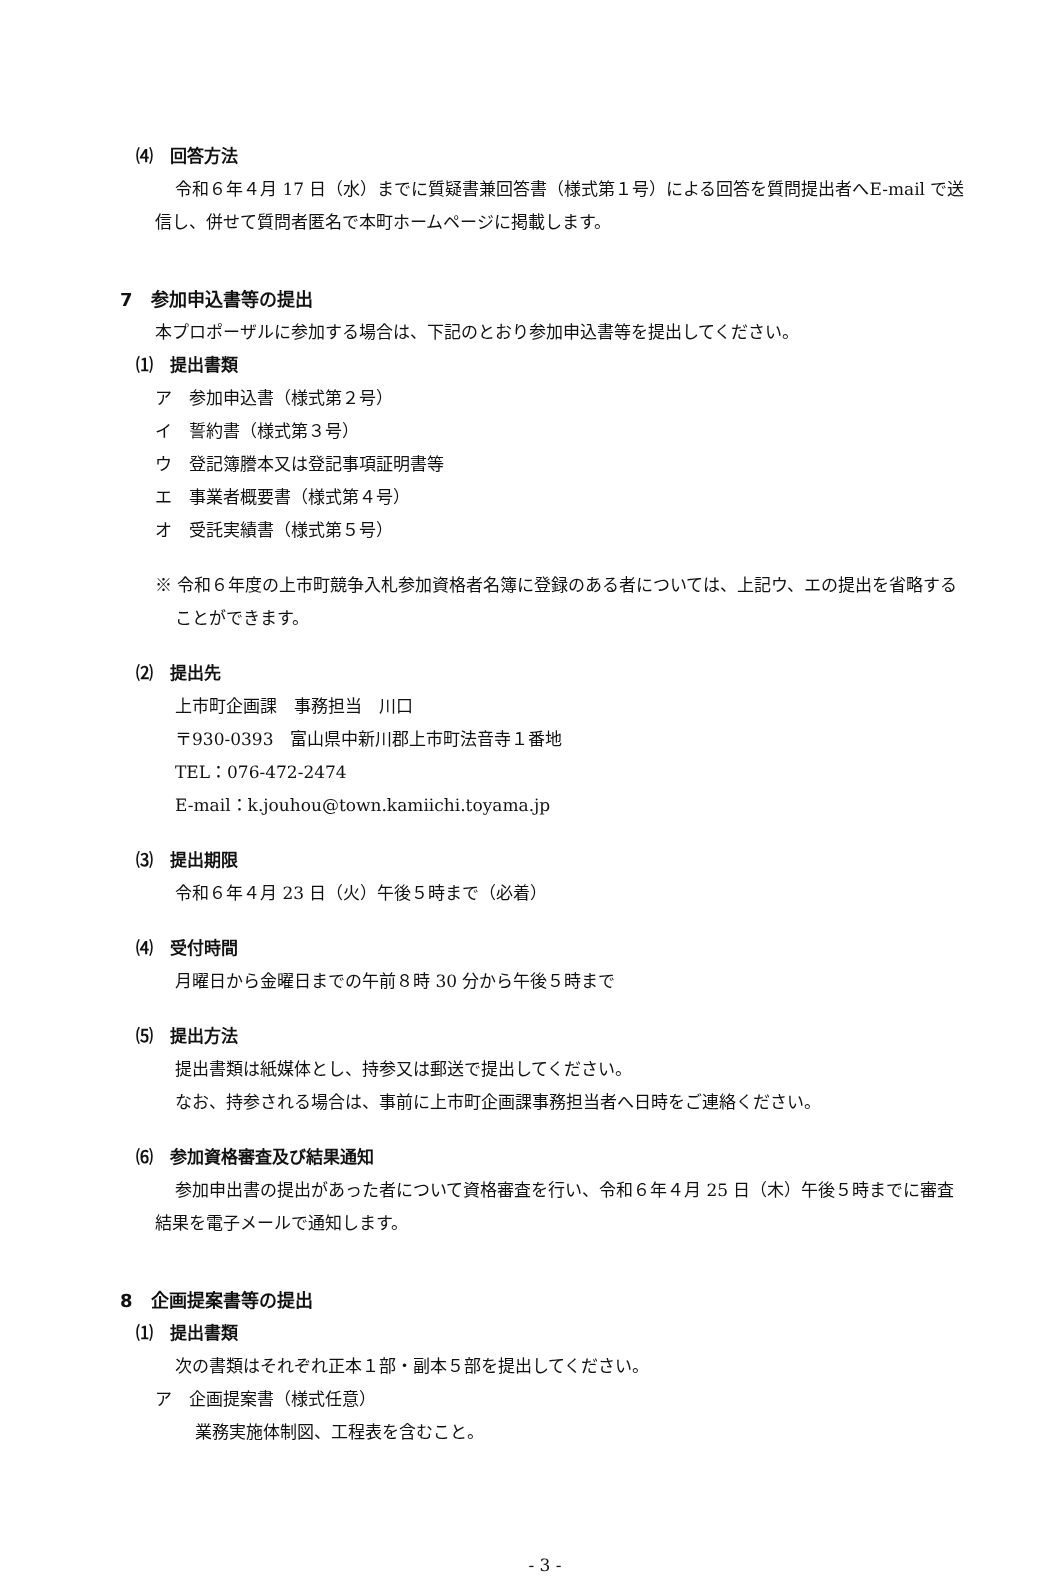⑷　回答方法
令和６年４月 17 日（水）までに質疑書兼回答書（様式第１号）による回答を質問提出者へE-mail で送信し、併せて質問者匿名で本町ホームページに掲載します。
7　参加申込書等の提出
本プロポーザルに参加する場合は、下記のとおり参加申込書等を提出してください。
⑴　提出書類
ア　参加申込書（様式第２号）
イ　誓約書（様式第３号）
ウ　登記簿謄本又は登記事項証明書等
エ　事業者概要書（様式第４号）
オ　受託実績書（様式第５号）
※ 令和６年度の上市町競争入札参加資格者名簿に登録のある者については、上記ウ、エの提出を省略することができます。
⑵　提出先
上市町企画課　事務担当　川口
〒930-0393　富山県中新川郡上市町法音寺１番地
TEL：076-472-2474
E-mail：k.jouhou@town.kamiichi.toyama.jp
⑶　提出期限
令和６年４月 23 日（火）午後５時まで（必着）
⑷　受付時間
月曜日から金曜日までの午前８時 30 分から午後５時まで
⑸　提出方法
提出書類は紙媒体とし、持参又は郵送で提出してください。
なお、持参される場合は、事前に上市町企画課事務担当者へ日時をご連絡ください。
⑹　参加資格審査及び結果通知
参加申出書の提出があった者について資格審査を行い、令和６年４月 25 日（木）午後５時までに審査結果を電子メールで通知します。
8　企画提案書等の提出
⑴　提出書類
次の書類はそれぞれ正本１部・副本５部を提出してください。
ア　企画提案書（様式任意）
業務実施体制図、工程表を含むこと。
- 3 -